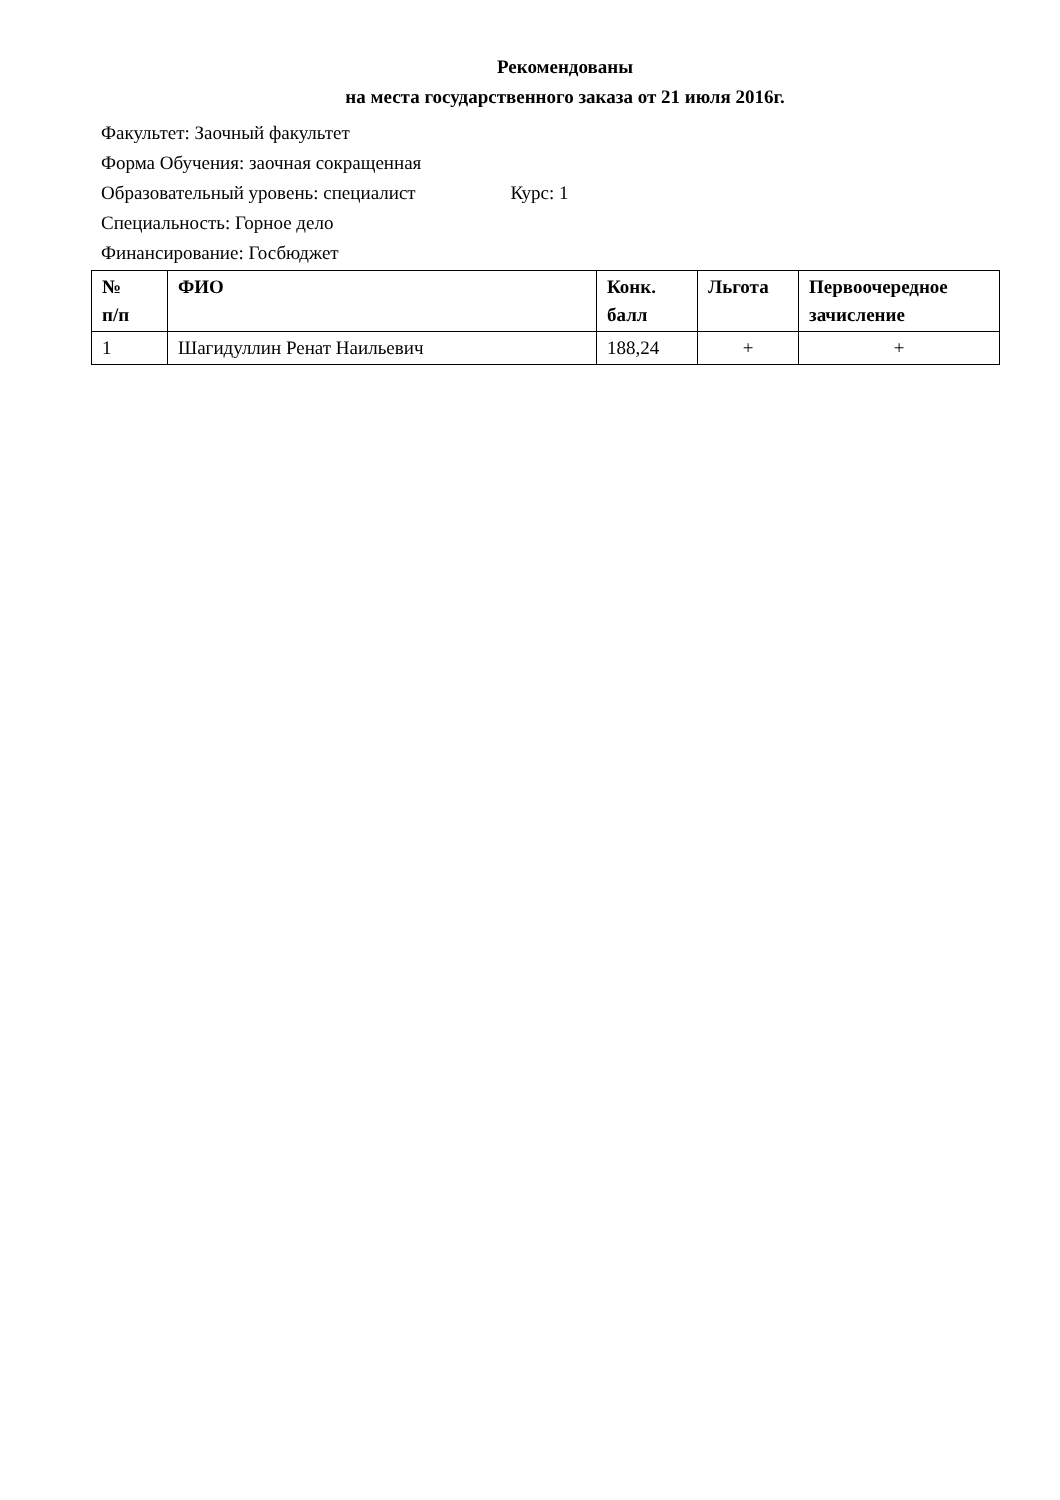Рекомендованы
на места государственного заказа от 21 июля 2016г.
Факультет: Заочный факультет
Форма Обучения: заочная сокращенная
Образовательный уровень: специалист Курс: 1
Специальность: Горное дело
Финансирование: Госбюджет
| № п/п | ФИО | Конк. балл | Льгота | Первоочередное зачисление |
| --- | --- | --- | --- | --- |
| 1 | Шагидуллин Ренат Наильевич | 188,24 | + | + |